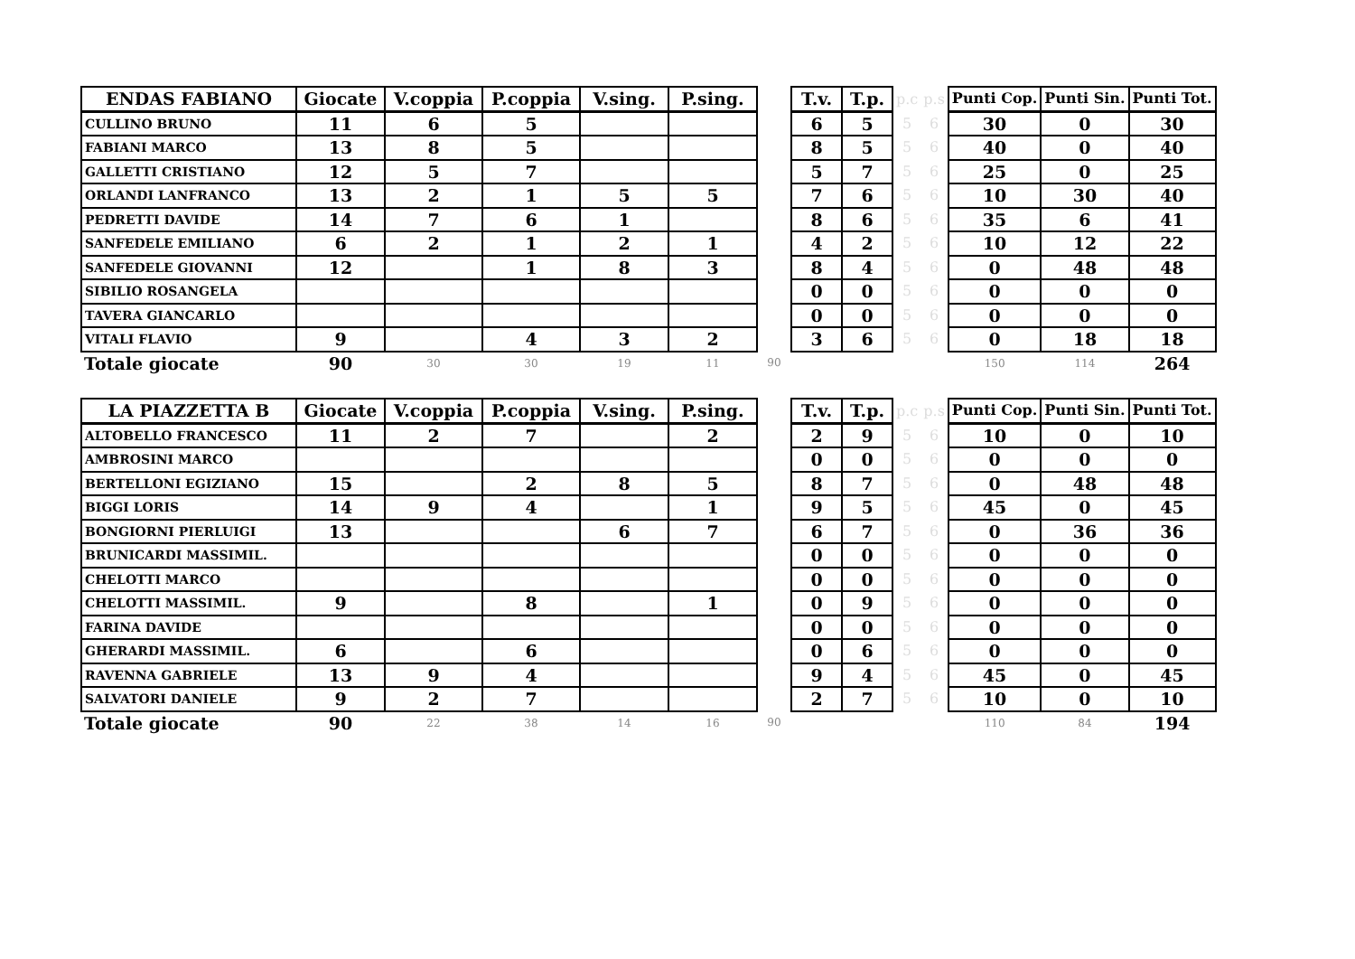| ENDAS FABIANO | Giocate | V.coppia | P.coppia | V.sing. | P.sing. | | T.v. | T.p. | p.c | p.s | Punti Cop. | Punti Sin. | Punti Tot. |
| --- | --- | --- | --- | --- | --- | --- | --- | --- | --- | --- | --- | --- | --- |
| CULLINO BRUNO | 11 | 6 | 5 | | | | 6 | 5 | 5 | 6 | 30 | 0 | 30 |
| FABIANI MARCO | 13 | 8 | 5 | | | | 8 | 5 | 5 | 6 | 40 | 0 | 40 |
| GALLETTI CRISTIANO | 12 | 5 | 7 | | | | 5 | 7 | 5 | 6 | 25 | 0 | 25 |
| ORLANDI LANFRANCO | 13 | 2 | 1 | 5 | 5 | | 7 | 6 | 5 | 6 | 10 | 30 | 40 |
| PEDRETTI DAVIDE | 14 | 7 | 6 | 1 | | | 8 | 6 | 5 | 6 | 35 | 6 | 41 |
| SANFEDELE EMILIANO | 6 | 2 | 1 | 2 | 1 | | 4 | 2 | 5 | 6 | 10 | 12 | 22 |
| SANFEDELE GIOVANNI | 12 | | 1 | 8 | 3 | | 8 | 4 | 5 | 6 | 0 | 48 | 48 |
| SIBILIO ROSANGELA | | | | | | | 0 | 0 | 5 | 6 | 0 | 0 | 0 |
| TAVERA GIANCARLO | | | | | | | 0 | 0 | 5 | 6 | 0 | 0 | 0 |
| VITALI FLAVIO | 9 | | 4 | 3 | 2 | | 3 | 6 | 5 | 6 | 0 | 18 | 18 |
| Totale giocate | 90 | 30 | 30 | 19 | 11 | 90 | | | | | 150 | 114 | 264 |
| LA PIAZZETTA B | Giocate | V.coppia | P.coppia | V.sing. | P.sing. | | T.v. | T.p. | p.c | p.s | Punti Cop. | Punti Sin. | Punti Tot. |
| --- | --- | --- | --- | --- | --- | --- | --- | --- | --- | --- | --- | --- | --- |
| ALTOBELLO FRANCESCO | 11 | 2 | 7 | | 2 | | 2 | 9 | 5 | 6 | 10 | 0 | 10 |
| AMBROSINI MARCO | | | | | | | 0 | 0 | 5 | 6 | 0 | 0 | 0 |
| BERTELLONI EGIZIANO | 15 | | 2 | 8 | 5 | | 8 | 7 | 5 | 6 | 0 | 48 | 48 |
| BIGGI LORIS | 14 | 9 | 4 | | 1 | | 9 | 5 | 5 | 6 | 45 | 0 | 45 |
| BONGIORNI PIERLUIGI | 13 | | | 6 | 7 | | 6 | 7 | 5 | 6 | 0 | 36 | 36 |
| BRUNICARDI MASSIMIL. | | | | | | | 0 | 0 | 5 | 6 | 0 | 0 | 0 |
| CHELOTTI MARCO | | | | | | | 0 | 0 | 5 | 6 | 0 | 0 | 0 |
| CHELOTTI MASSIMIL. | 9 | | 8 | | 1 | | 0 | 9 | 5 | 6 | 0 | 0 | 0 |
| FARINA DAVIDE | | | | | | | 0 | 0 | 5 | 6 | 0 | 0 | 0 |
| GHERARDI MASSIMIL. | 6 | | 6 | | | | 0 | 6 | 5 | 6 | 0 | 0 | 0 |
| RAVENNA GABRIELE | 13 | 9 | 4 | | | | 9 | 4 | 5 | 6 | 45 | 0 | 45 |
| SALVATORI DANIELE | 9 | 2 | 7 | | | | 2 | 7 | 5 | 6 | 10 | 0 | 10 |
| Totale giocate | 90 | 22 | 38 | 14 | 16 | 90 | | | | | 110 | 84 | 194 |